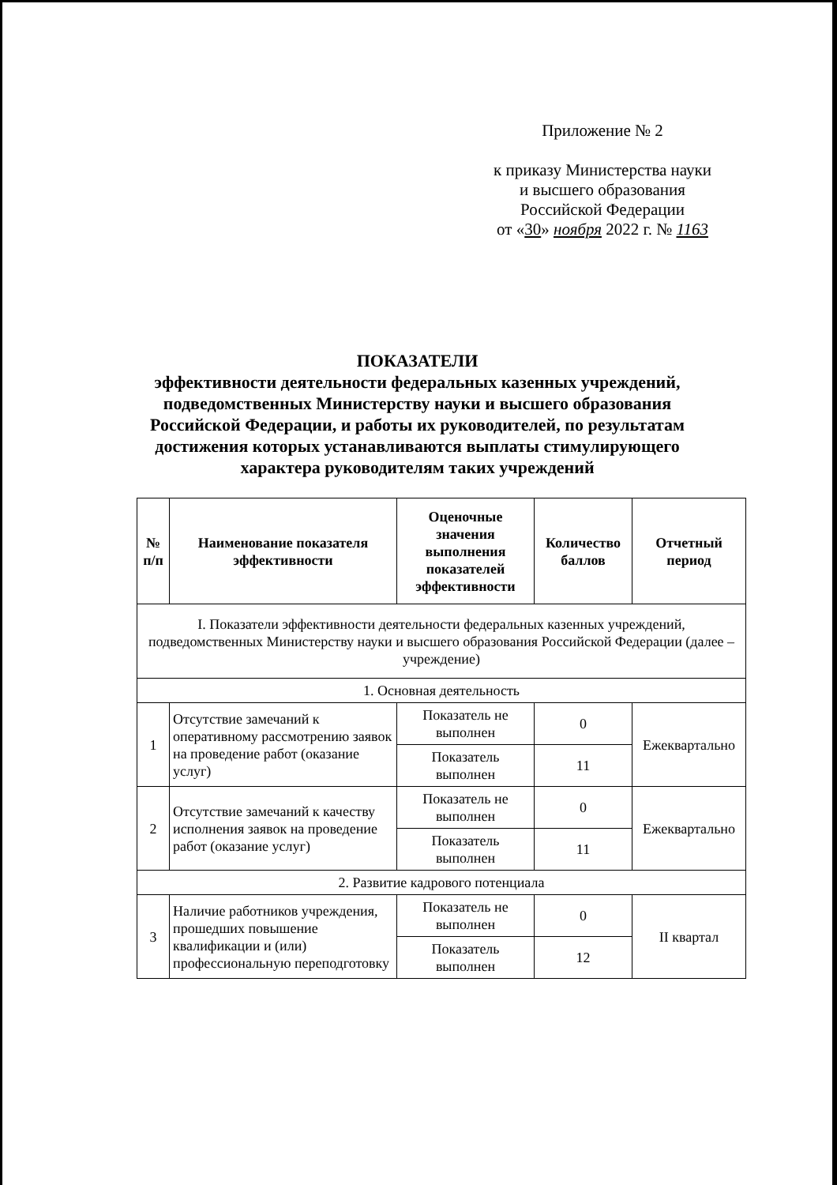Приложение № 2
к приказу Министерства науки
и высшего образования
Российской Федерации
от «30» ноября 2022 г. № 1163
ПОКАЗАТЕЛИ
эффективности деятельности федеральных казенных учреждений,
подведомственных Министерству науки и высшего образования
Российской Федерации, и работы их руководителей, по результатам
достижения которых устанавливаются выплаты стимулирующего
характера руководителям таких учреждений
| № п/п | Наименование показателя эффективности | Оценочные значения выполнения показателей эффективности | Количество баллов | Отчетный период |
| --- | --- | --- | --- | --- |
| I. Показатели эффективности деятельности федеральных казенных учреждений, подведомственных Министерству науки и высшего образования Российской Федерации (далее – учреждение) | | | | |
| 1. Основная деятельность | | | | |
| 1 | Отсутствие замечаний к оперативному рассмотрению заявок на проведение работ (оказание услуг) | Показатель не выполнен | 0 | Ежеквартально |
| | | Показатель выполнен | 11 | |
| 2 | Отсутствие замечаний к качеству исполнения заявок на проведение работ (оказание услуг) | Показатель не выполнен | 0 | Ежеквартально |
| | | Показатель выполнен | 11 | |
| 2. Развитие кадрового потенциала | | | | |
| 3 | Наличие работников учреждения, прошедших повышение квалификации и (или) профессиональную переподготовку | Показатель не выполнен | 0 | II квартал |
| | | Показатель выполнен | 12 | |